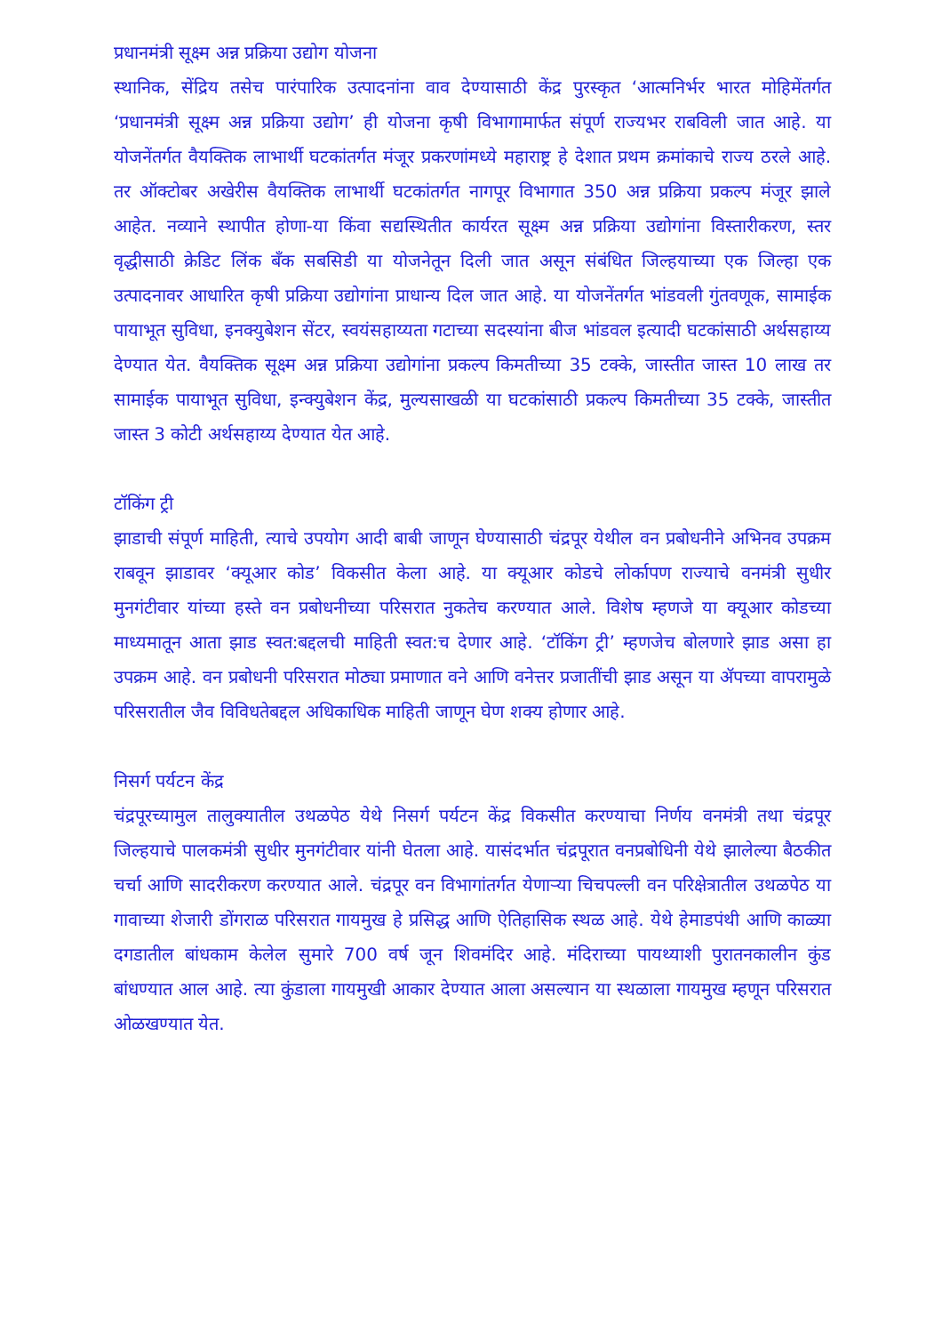प्रधानमंत्री सूक्ष्म अन्न प्रक्रिया उद्योग योजना
स्थानिक, सेंद्रिय तसेच पारंपारिक उत्पादनांना वाव देण्यासाठी केंद्र पुरस्कृत ‘आत्मनिर्भर भारत मोहिमेंतर्गत ‘प्रधानमंत्री सूक्ष्म अन्न प्रक्रिया उद्योग’ ही योजना कृषी विभागामार्फत संपूर्ण राज्यभर राबविली जात आहे. या योजनेंतर्गत वैयक्तिक लाभार्थी घटकांतर्गत मंजूर प्रकरणांमध्ये महाराष्ट्र हे देशात प्रथम क्रमांकाचे राज्य ठरले आहे. तर ऑक्टोबर अखेरीस वैयक्तिक लाभार्थी घटकांतर्गत नागपूर विभागात 350 अन्न प्रक्रिया प्रकल्प मंजूर झाले आहेत. नव्याने स्थापीत होणा-या किंवा सद्यस्थितीत कार्यरत सूक्ष्म अन्न प्रक्रिया उद्योगांना विस्तारीकरण, स्तर वृद्धीसाठी क्रेडिट लिंक बँक सबसिडी या योजनेतून दिली जात असून संबंधित जिल्हयाच्या एक जिल्हा एक उत्पादनावर आधारित कृषी प्रक्रिया उद्योगांना प्राधान्य दिल जात आहे. या योजनेंतर्गत भांडवली गुंतवणूक, सामाईक पायाभूत सुविधा, इनक्युबेशन सेंटर, स्वयंसहाय्यता गटाच्या सदस्यांना बीज भांडवल इत्यादी घटकांसाठी अर्थसहाय्य देण्यात येत. वैयक्तिक सूक्ष्म अन्न प्रक्रिया उद्योगांना प्रकल्प किमतीच्या 35 टक्के, जास्तीत जास्त 10 लाख तर सामाईक पायाभूत सुविधा, इन्क्युबेशन केंद्र, मुल्यसाखळी या घटकांसाठी प्रकल्प किमतीच्या 35 टक्के, जास्तीत जास्त 3 कोटी अर्थसहाय्य देण्यात येत आहे.
टॉकिंग ट्री
झाडाची संपूर्ण माहिती, त्याचे उपयोग आदी बाबी जाणून घेण्यासाठी चंद्रपूर येथील वन प्रबोधनीने अभिनव उपक्रम राबवून झाडावर ‘क्यूआर कोड’ विकसीत केला आहे. या क्यूआर कोडचे लोर्कापण राज्याचे वनमंत्री सुधीर मुनगंटीवार यांच्या हस्ते वन प्रबोधनीच्या परिसरात नुकतेच करण्यात आले. विशेष म्हणजे या क्यूआर कोडच्या माध्यमातून आता झाड स्वत:बद्दलची माहिती स्वत:च देणार आहे. ‘टॉकिंग ट्री’ म्हणजेच बोलणारे झाड असा हा उपक्रम आहे. वन प्रबोधनी परिसरात मोठ्या प्रमाणात वने आणि वनेत्तर प्रजातींची झाड असून या ॲपच्या वापरामुळे परिसरातील जैव विविधतेबद्दल अधिकाधिक माहिती जाणून घेण शक्य होणार आहे.
निसर्ग पर्यटन केंद्र
चंद्रपूरच्यामुल तालुक्यातील उथळपेठ येथे निसर्ग पर्यटन केंद्र विकसीत करण्याचा निर्णय वनमंत्री तथा चंद्रपूर जिल्हयाचे पालकमंत्री सुधीर मुनगंटीवार यांनी घेतला आहे. यासंदर्भात चंद्रपूरात वनप्रबोधिनी येथे झालेल्या बैठकीत चर्चा आणि सादरीकरण करण्यात आले. चंद्रपूर वन विभागांतर्गत येणाऱ्या चिचपल्ली वन परिक्षेत्रातील उथळपेठ या गावाच्या शेजारी डोंगराळ परिसरात गायमुख हे प्रसिद्ध आणि ऐतिहासिक स्थळ आहे. येथे हेमाडपंथी आणि काळ्या दगडातील बांधकाम केलेल सुमारे 700 वर्ष जून शिवमंदिर आहे. मंदिराच्या पायथ्याशी पुरातनकालीन कुंड बांधण्यात आल आहे. त्या कुंडाला गायमुखी आकार देण्यात आला असल्यान या स्थळाला गायमुख म्हणून परिसरात ओळखण्यात येत.